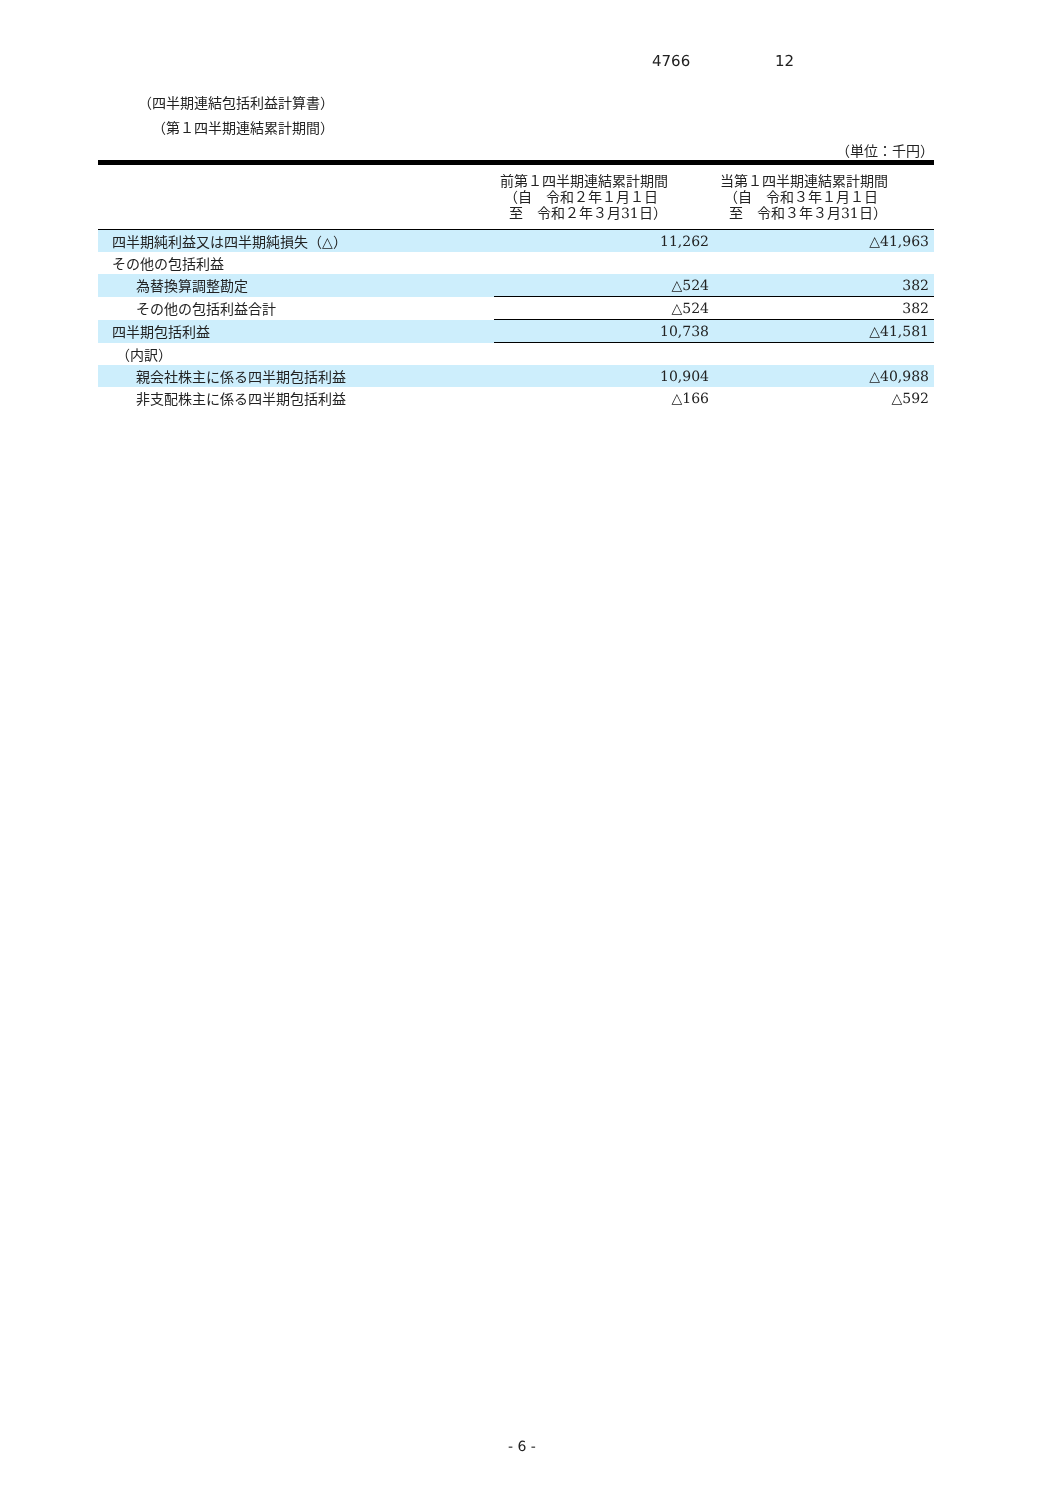4766 12
（四半期連結包括利益計算書）
（第１四半期連結累計期間）
（単位：千円）
| | 前第１四半期連結累計期間 （自 令和２年１月１日 至 令和２年３月31日） | 当第１四半期連結累計期間 （自 令和３年１月１日 至 令和３年３月31日） |
| --- | --- | --- |
| 四半期純利益又は四半期純損失（△） | 11,262 | △41,963 |
| その他の包括利益 | | |
| 為替換算調整勘定 | △524 | 382 |
| その他の包括利益合計 | △524 | 382 |
| 四半期包括利益 | 10,738 | △41,581 |
| （内訳） | | |
| 親会社株主に係る四半期包括利益 | 10,904 | △40,988 |
| 非支配株主に係る四半期包括利益 | △166 | △592 |
- 6 -